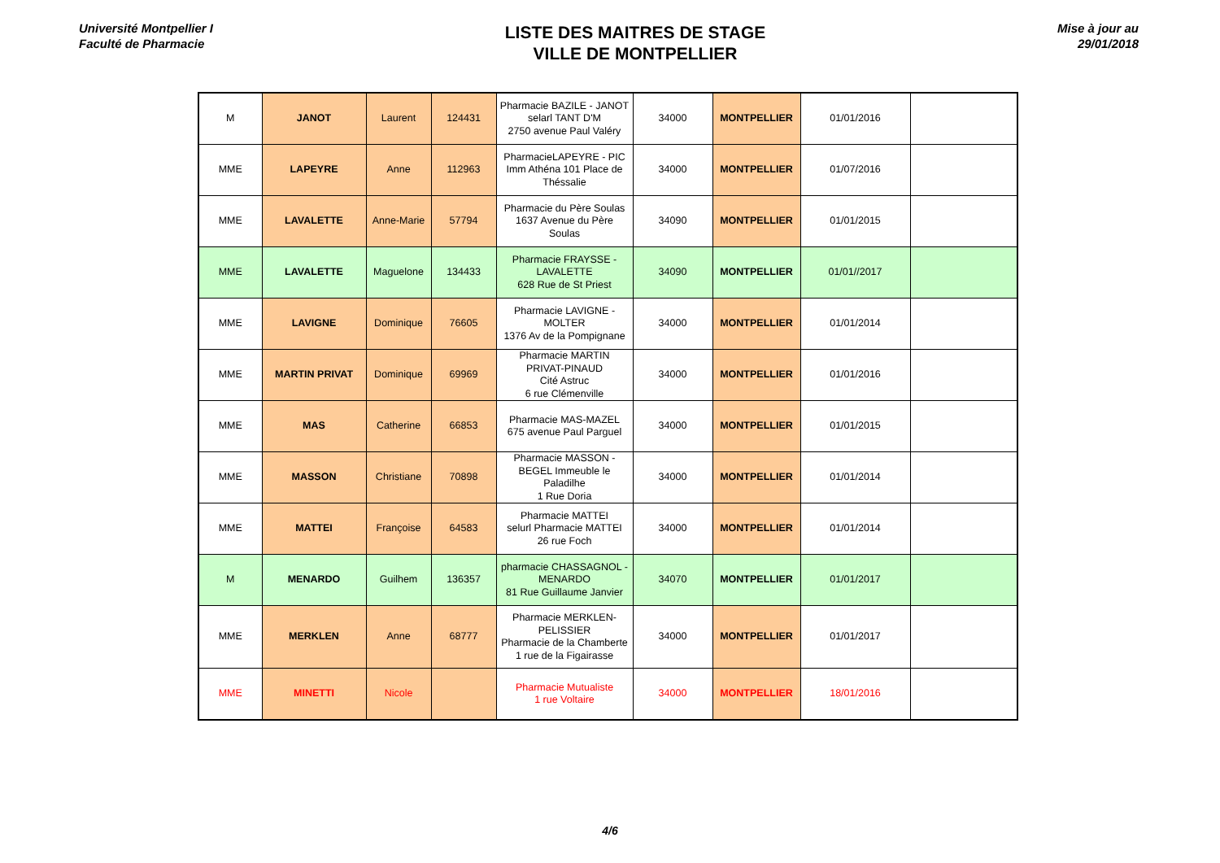Université Montpellier I
Faculté de Pharmacie
LISTE DES MAITRES DE STAGE
VILLE DE MONTPELLIER
Mise à jour au
29/01/2018
| M | JANOT | Laurent | 124431 | Pharmacie BAZILE - JANOT selarl TANT D'M 2750 avenue Paul Valéry | 34000 | MONTPELLIER | 01/01/2016 | |
| MME | LAPEYRE | Anne | 112963 | PharmacieLAPEYRE - PIC Imm Athéna 101 Place de Théssalie | 34000 | MONTPELLIER | 01/07/2016 | |
| MME | LAVALETTE | Anne-Marie | 57794 | Pharmacie du Père Soulas 1637 Avenue du Père Soulas | 34090 | MONTPELLIER | 01/01/2015 | |
| MME | LAVALETTE | Maguelone | 134433 | Pharmacie FRAYSSE - LAVALETTE 628 Rue de St Priest | 34090 | MONTPELLIER | 01/01//2017 | |
| MME | LAVIGNE | Dominique | 76605 | Pharmacie LAVIGNE - MOLTER 1376 Av de la Pompignane | 34000 | MONTPELLIER | 01/01/2014 | |
| MME | MARTIN PRIVAT | Dominique | 69969 | Pharmacie MARTIN PRIVAT-PINAUD Cité Astruc 6 rue Clémenville | 34000 | MONTPELLIER | 01/01/2016 | |
| MME | MAS | Catherine | 66853 | Pharmacie MAS-MAZEL 675 avenue Paul Parguel | 34000 | MONTPELLIER | 01/01/2015 | |
| MME | MASSON | Christiane | 70898 | Pharmacie MASSON - BEGEL Immeuble le Paladilhe 1 Rue Doria | 34000 | MONTPELLIER | 01/01/2014 | |
| MME | MATTEI | Françoise | 64583 | Pharmacie MATTEI selurl Pharmacie MATTEI 26 rue Foch | 34000 | MONTPELLIER | 01/01/2014 | |
| M | MENARDO | Guilhem | 136357 | pharmacie CHASSAGNOL - MENARDO 81 Rue Guillaume Janvier | 34070 | MONTPELLIER | 01/01/2017 | |
| MME | MERKLEN | Anne | 68777 | Pharmacie MERKLEN-PELISSIER Pharmacie de la Chamberte 1 rue de la Figairasse | 34000 | MONTPELLIER | 01/01/2017 | |
| MME | MINETTI | Nicole | | Pharmacie Mutualiste 1 rue Voltaire | 34000 | MONTPELLIER | 18/01/2016 | |
4/6